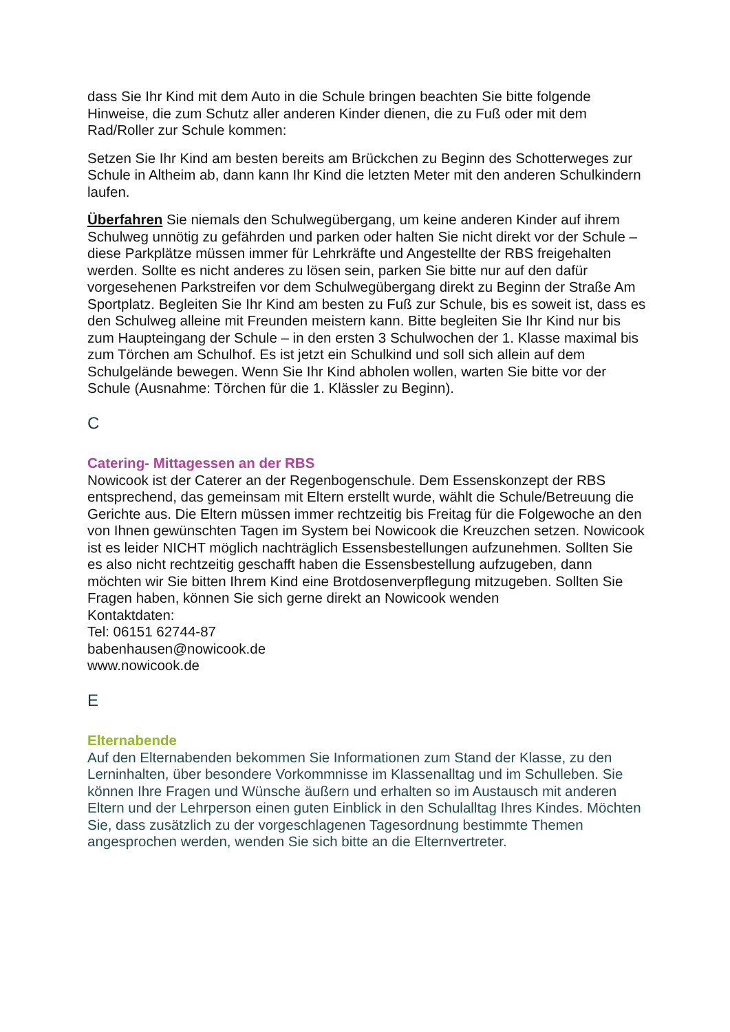dass Sie Ihr Kind mit dem Auto in die Schule bringen beachten Sie bitte folgende Hinweise, die zum Schutz aller anderen Kinder dienen, die zu Fuß oder mit dem Rad/Roller zur Schule kommen:
Setzen Sie Ihr Kind am besten bereits am Brückchen zu Beginn des Schotterweges zur Schule in Altheim ab, dann kann Ihr Kind die letzten Meter mit den anderen Schulkindern laufen.
Überfahren Sie niemals den Schulwegübergang, um keine anderen Kinder auf ihrem Schulweg unnötig zu gefährden und parken oder halten Sie nicht direkt vor der Schule – diese Parkplätze müssen immer für Lehrkräfte und Angestellte der RBS freigehalten werden. Sollte es nicht anderes zu lösen sein, parken Sie bitte nur auf den dafür vorgesehenen Parkstreifen vor dem Schulwegübergang direkt zu Beginn der Straße Am Sportplatz. Begleiten Sie Ihr Kind am besten zu Fuß zur Schule, bis es soweit ist, dass es den Schulweg alleine mit Freunden meistern kann. Bitte begleiten Sie Ihr Kind nur bis zum Haupteingang der Schule – in den ersten 3 Schulwochen der 1. Klasse maximal bis zum Törchen am Schulhof. Es ist jetzt ein Schulkind und soll sich allein auf dem Schulgelände bewegen. Wenn Sie Ihr Kind abholen wollen, warten Sie bitte vor der Schule (Ausnahme: Törchen für die 1. Klässler zu Beginn).
C
Catering- Mittagessen an der RBS
Nowicook ist der Caterer an der Regenbogenschule. Dem Essenskonzept der RBS entsprechend, das gemeinsam mit Eltern erstellt wurde, wählt die Schule/Betreuung die Gerichte aus. Die Eltern müssen immer rechtzeitig bis Freitag für die Folgewoche an den von Ihnen gewünschten Tagen im System bei Nowicook die Kreuzchen setzen. Nowicook ist es leider NICHT möglich nachträglich Essensbestellungen aufzunehmen. Sollten Sie es also nicht rechtzeitig geschafft haben die Essensbestellung aufzugeben, dann möchten wir Sie bitten Ihrem Kind eine Brotdosenverpflegung mitzugeben. Sollten Sie Fragen haben, können Sie sich gerne direkt an Nowicook wenden
Kontaktdaten:
Tel: 06151 62744-87
babenhausen@nowicook.de
www.nowicook.de
E
Elternabende
Auf den Elternabenden bekommen Sie Informationen zum Stand der Klasse, zu den Lerninhalten, über besondere Vorkommnisse im Klassenalltag und im Schulleben. Sie können Ihre Fragen und Wünsche äußern und erhalten so im Austausch mit anderen Eltern und der Lehrperson einen guten Einblick in den Schulalltag Ihres Kindes. Möchten Sie, dass zusätzlich zu der vorgeschlagenen Tagesordnung bestimmte Themen angesprochen werden, wenden Sie sich bitte an die Elternvertreter.